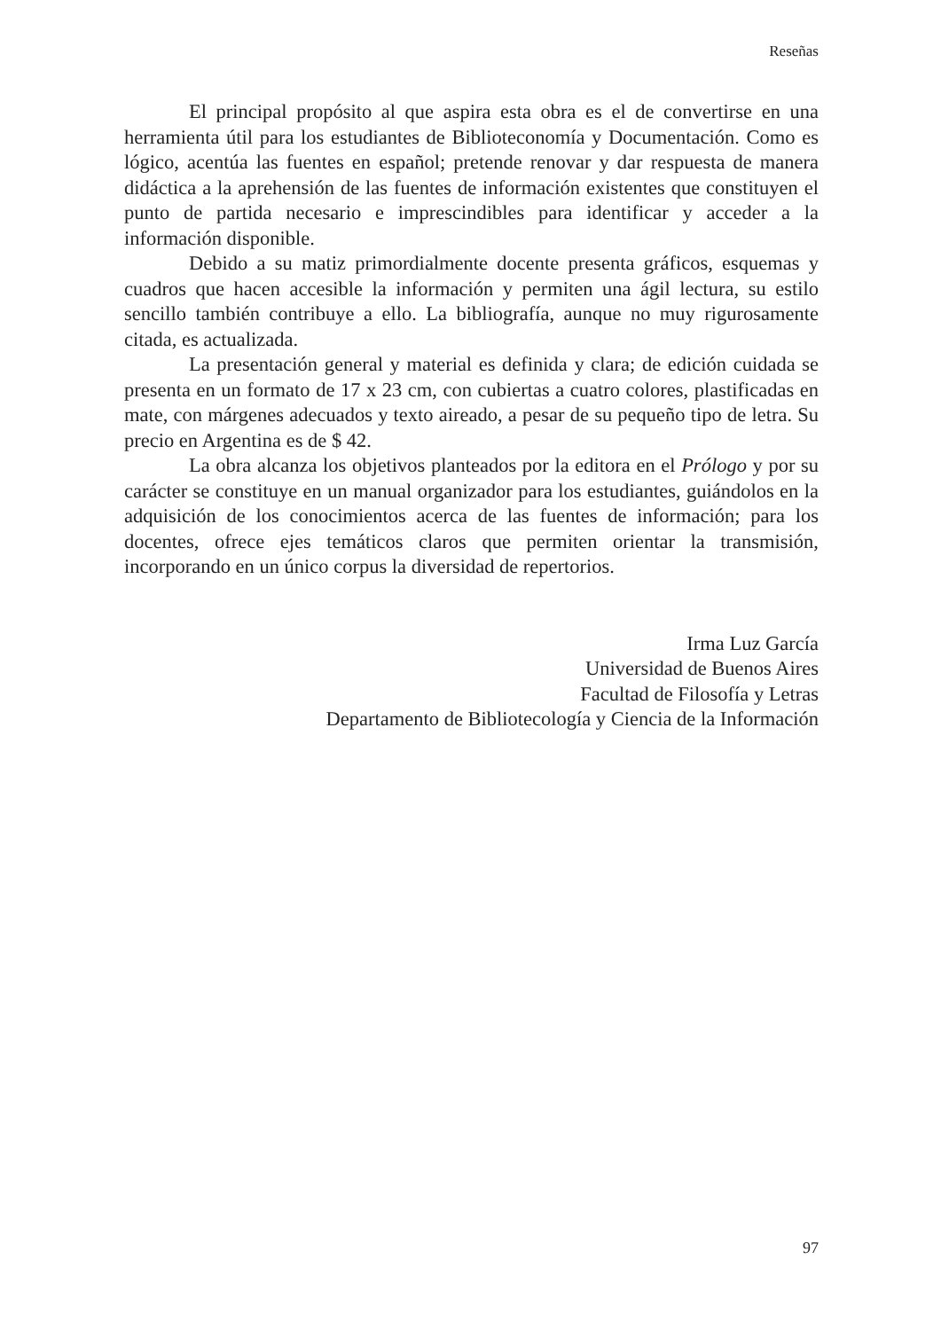Reseñas
El principal propósito al que aspira esta obra es el de convertirse en una herramienta útil para los estudiantes de Biblioteconomía y Documentación. Como es lógico, acentúa las fuentes en español; pretende renovar y dar respuesta de manera didáctica a la aprehensión de las fuentes de información existentes que constituyen el punto de partida necesario e imprescindibles para identificar y acceder a la información disponible.
Debido a su matiz primordialmente docente presenta gráficos, esquemas y cuadros que hacen accesible la información y permiten una ágil lectura, su estilo sencillo también contribuye a ello. La bibliografía, aunque no muy rigurosamente citada, es actualizada.
La presentación general y material es definida y clara; de edición cuidada se presenta en un formato de 17 x 23 cm, con cubiertas a cuatro colores, plastificadas en mate, con márgenes adecuados y texto aireado, a pesar de su pequeño tipo de letra. Su precio en Argentina es de $ 42.
La obra alcanza los objetivos planteados por la editora en el Prólogo y por su carácter se constituye en un manual organizador para los estudiantes, guiándolos en la adquisición de los conocimientos acerca de las fuentes de información; para los docentes, ofrece ejes temáticos claros que permiten orientar la transmisión, incorporando en un único corpus la diversidad de repertorios.
Irma Luz García
Universidad de Buenos Aires
Facultad de Filosofía y Letras
Departamento de Bibliotecología y Ciencia de la Información
97